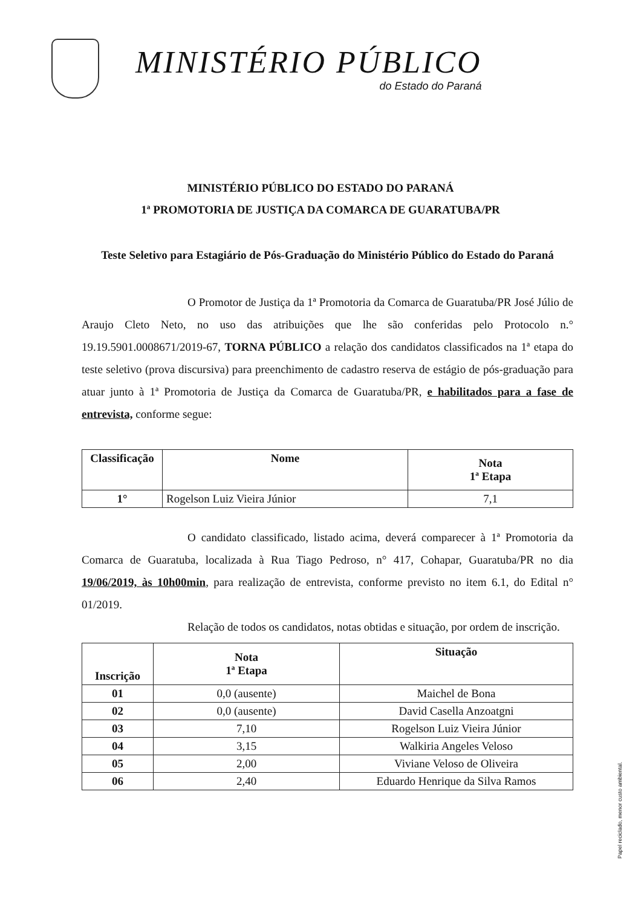MINISTÉRIO PÚBLICO
do Estado do Paraná
MINISTÉRIO PÚBLICO DO ESTADO DO PARANÁ
1ª PROMOTORIA DE JUSTIÇA DA COMARCA DE GUARATUBA/PR
Teste Seletivo para Estagiário de Pós-Graduação do Ministério Público do Estado do Paraná
O Promotor de Justiça da 1ª Promotoria da Comarca de Guaratuba/PR José Júlio de Araujo Cleto Neto, no uso das atribuições que lhe são conferidas pelo Protocolo n.° 19.19.5901.0008671/2019-67, TORNA PÚBLICO a relação dos candidatos classificados na 1ª etapa do teste seletivo (prova discursiva) para preenchimento de cadastro reserva de estágio de pós-graduação para atuar junto à 1ª Promotoria de Justiça da Comarca de Guaratuba/PR, e habilitados para a fase de entrevista, conforme segue:
| Classificação | Nome | Nota 1ª Etapa |
| --- | --- | --- |
| 1° | Rogelson Luiz Vieira Júnior | 7,1 |
O candidato classificado, listado acima, deverá comparecer à 1ª Promotoria da Comarca de Guaratuba, localizada à Rua Tiago Pedroso, n° 417, Cohapar, Guaratuba/PR no dia 19/06/2019, às 10h00min, para realização de entrevista, conforme previsto no item 6.1, do Edital n° 01/2019.
Relação de todos os candidatos, notas obtidas e situação, por ordem de inscrição.
| Inscrição | Nota 1ª Etapa | Situação |
| --- | --- | --- |
| 01 | 0,0 (ausente) | Maichel de Bona |
| 02 | 0,0 (ausente) | David Casella Anzoatgni |
| 03 | 7,10 | Rogelson Luiz Vieira Júnior |
| 04 | 3,15 | Walkiria Angeles Veloso |
| 05 | 2,00 | Viviane Veloso de Oliveira |
| 06 | 2,40 | Eduardo Henrique da Silva Ramos |
Papel reciclado, menor custo ambiental.